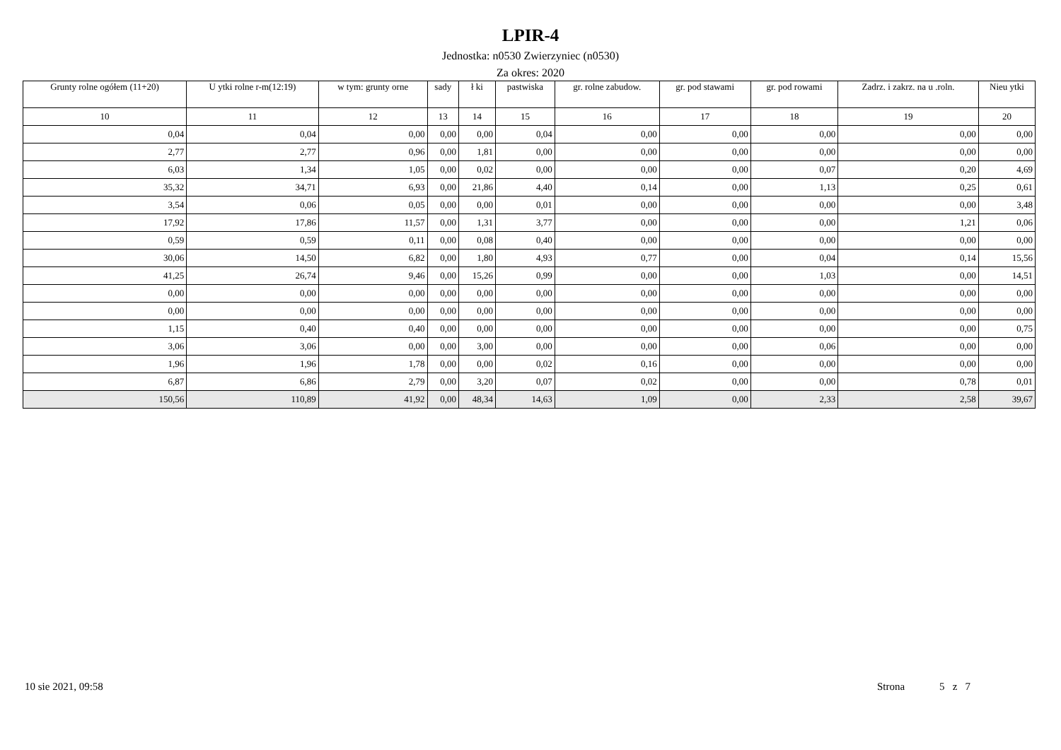LPIR-4
Jednostka: n0530 Zwierzyniec (n0530)
Za okres: 2020
| Grunty rolne ogółem (11+20) | U ytki rolne r-m(12:19) | w tym: grunty orne | sady | ł ki | pastwiska | gr. rolne zabudow. | gr. pod stawami | gr. pod rowami | Zadrz. i zakrz. na u .roln. | Nieu ytki |
| --- | --- | --- | --- | --- | --- | --- | --- | --- | --- | --- |
| 10 | 11 | 12 | 13 | 14 | 15 | 16 | 17 | 18 | 19 | 20 |
| 0,04 | 0,04 | 0,00 | 0,00 | 0,00 | 0,04 | 0,00 | 0,00 | 0,00 | 0,00 | 0,00 |
| 2,77 | 2,77 | 0,96 | 0,00 | 1,81 | 0,00 | 0,00 | 0,00 | 0,00 | 0,00 | 0,00 |
| 6,03 | 1,34 | 1,05 | 0,00 | 0,02 | 0,00 | 0,00 | 0,00 | 0,07 | 0,20 | 4,69 |
| 35,32 | 34,71 | 6,93 | 0,00 | 21,86 | 4,40 | 0,14 | 0,00 | 1,13 | 0,25 | 0,61 |
| 3,54 | 0,06 | 0,05 | 0,00 | 0,00 | 0,01 | 0,00 | 0,00 | 0,00 | 0,00 | 3,48 |
| 17,92 | 17,86 | 11,57 | 0,00 | 1,31 | 3,77 | 0,00 | 0,00 | 0,00 | 1,21 | 0,06 |
| 0,59 | 0,59 | 0,11 | 0,00 | 0,08 | 0,40 | 0,00 | 0,00 | 0,00 | 0,00 | 0,00 |
| 30,06 | 14,50 | 6,82 | 0,00 | 1,80 | 4,93 | 0,77 | 0,00 | 0,04 | 0,14 | 15,56 |
| 41,25 | 26,74 | 9,46 | 0,00 | 15,26 | 0,99 | 0,00 | 0,00 | 1,03 | 0,00 | 14,51 |
| 0,00 | 0,00 | 0,00 | 0,00 | 0,00 | 0,00 | 0,00 | 0,00 | 0,00 | 0,00 | 0,00 |
| 0,00 | 0,00 | 0,00 | 0,00 | 0,00 | 0,00 | 0,00 | 0,00 | 0,00 | 0,00 | 0,00 |
| 1,15 | 0,40 | 0,40 | 0,00 | 0,00 | 0,00 | 0,00 | 0,00 | 0,00 | 0,00 | 0,75 |
| 3,06 | 3,06 | 0,00 | 0,00 | 3,00 | 0,00 | 0,00 | 0,00 | 0,06 | 0,00 | 0,00 |
| 1,96 | 1,96 | 1,78 | 0,00 | 0,00 | 0,02 | 0,16 | 0,00 | 0,00 | 0,00 | 0,00 |
| 6,87 | 6,86 | 2,79 | 0,00 | 3,20 | 0,07 | 0,02 | 0,00 | 0,00 | 0,78 | 0,01 |
| 150,56 | 110,89 | 41,92 | 0,00 | 48,34 | 14,63 | 1,09 | 0,00 | 2,33 | 2,58 | 39,67 |
10 sie 2021, 09:58 Strona 5 z 7